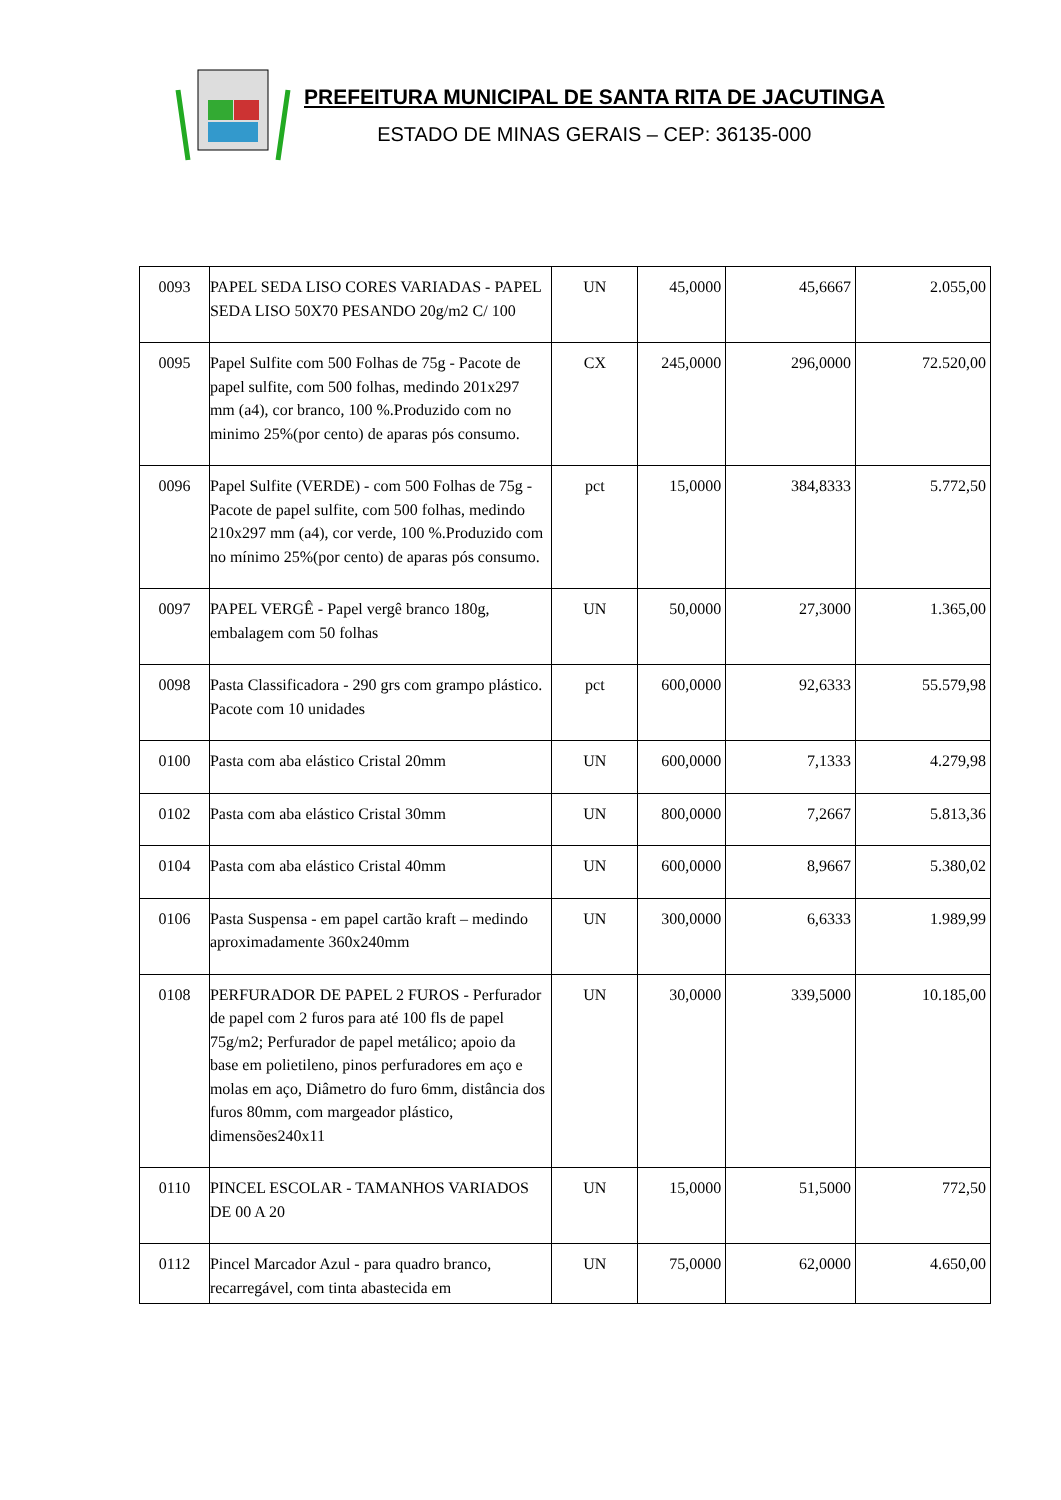PREFEITURA MUNICIPAL DE SANTA RITA DE JACUTINGA
ESTADO DE MINAS GERAIS – CEP: 36135-000
| 0093 | PAPEL SEDA LISO CORES VARIADAS - PAPEL SEDA LISO 50X70 PESANDO 20g/m2 C/ 100 | UN | 45,0000 | 45,6667 | 2.055,00 |
| 0095 | Papel Sulfite com 500 Folhas de 75g - Pacote de papel sulfite, com 500 folhas, medindo 201x297 mm (a4), cor branco, 100 %.Produzido com no minimo 25%(por cento) de aparas pós consumo. | CX | 245,0000 | 296,0000 | 72.520,00 |
| 0096 | Papel Sulfite (VERDE) - com 500 Folhas de 75g - Pacote de papel sulfite, com 500 folhas, medindo 210x297 mm (a4), cor verde, 100 %.Produzido com no mínimo 25%(por cento) de aparas pós consumo. | pct | 15,0000 | 384,8333 | 5.772,50 |
| 0097 | PAPEL VERGÊ - Papel vergê branco 180g, embalagem com 50 folhas | UN | 50,0000 | 27,3000 | 1.365,00 |
| 0098 | Pasta Classificadora - 290 grs com grampo plástico. Pacote com 10 unidades | pct | 600,0000 | 92,6333 | 55.579,98 |
| 0100 | Pasta com aba elástico Cristal 20mm | UN | 600,0000 | 7,1333 | 4.279,98 |
| 0102 | Pasta com aba elástico Cristal 30mm | UN | 800,0000 | 7,2667 | 5.813,36 |
| 0104 | Pasta com aba elástico Cristal 40mm | UN | 600,0000 | 8,9667 | 5.380,02 |
| 0106 | Pasta Suspensa - em papel cartão kraft – medindo aproximadamente 360x240mm | UN | 300,0000 | 6,6333 | 1.989,99 |
| 0108 | PERFURADOR DE PAPEL 2 FUROS - Perfurador de papel com 2 furos para até 100 fls de papel 75g/m2; Perfurador de papel metálico; apoio da base em polietileno, pinos perfuradores em aço e molas em aço, Diâmetro do furo 6mm, distância dos furos 80mm, com margeador plástico, dimensões240x11 | UN | 30,0000 | 339,5000 | 10.185,00 |
| 0110 | PINCEL ESCOLAR - TAMANHOS VARIADOS DE 00 A 20 | UN | 15,0000 | 51,5000 | 772,50 |
| 0112 | Pincel Marcador Azul - para quadro branco, recarregável, com tinta abastecida em | UN | 75,0000 | 62,0000 | 4.650,00 |